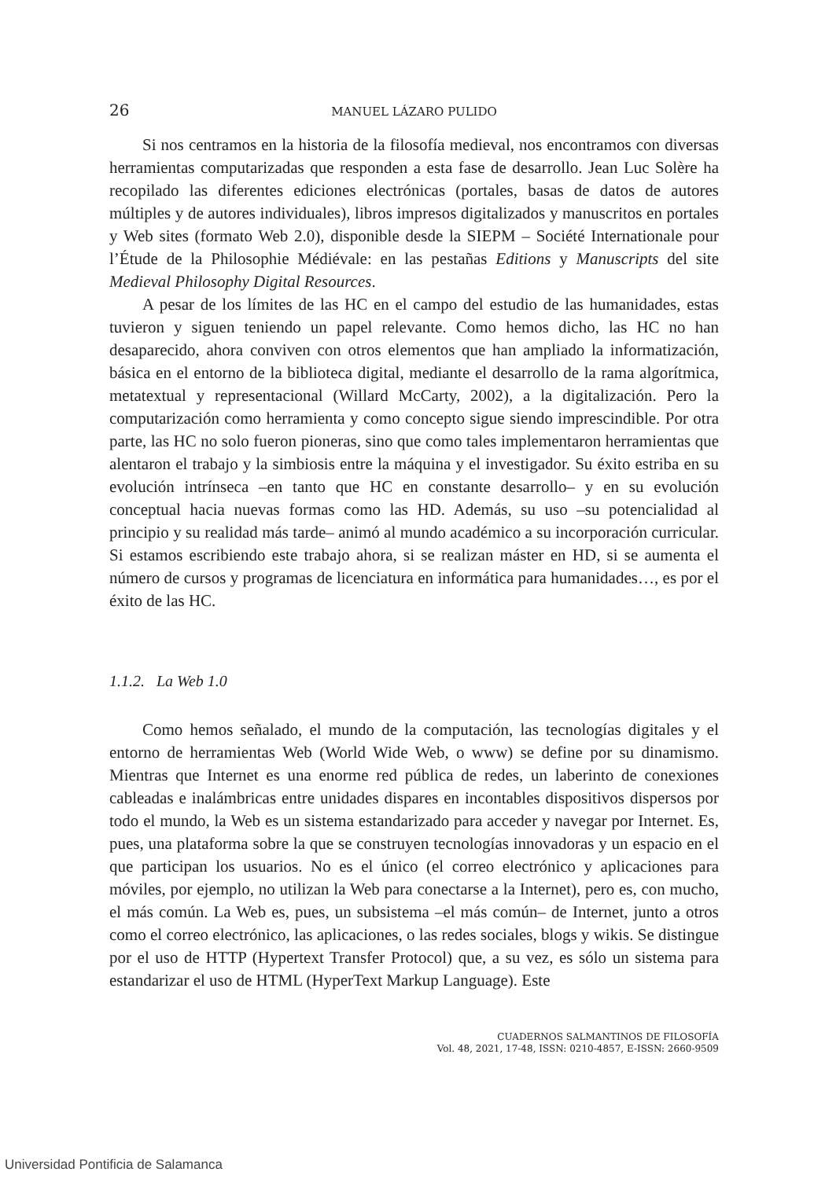26 MANUEL LÁZARO PULIDO
Si nos centramos en la historia de la filosofía medieval, nos encontramos con diversas herramientas computarizadas que responden a esta fase de desarrollo. Jean Luc Solère ha recopilado las diferentes ediciones electrónicas (portales, basas de datos de autores múltiples y de autores individuales), libros impresos digitalizados y manuscritos en portales y Web sites (formato Web 2.0), disponible desde la SIEPM – Société Internationale pour l’Étude de la Philosophie Médiévale: en las pestañas Editions y Manuscripts del site Medieval Philosophy Digital Resources.
A pesar de los límites de las HC en el campo del estudio de las humanidades, estas tuvieron y siguen teniendo un papel relevante. Como hemos dicho, las HC no han desaparecido, ahora conviven con otros elementos que han ampliado la informatización, básica en el entorno de la biblioteca digital, mediante el desarrollo de la rama algorítmica, metatextual y representacional (Willard McCarty, 2002), a la digitalización. Pero la computarización como herramienta y como concepto sigue siendo imprescindible. Por otra parte, las HC no solo fueron pioneras, sino que como tales implementaron herramientas que alentaron el trabajo y la simbiosis entre la máquina y el investigador. Su éxito estriba en su evolución intrínseca –en tanto que HC en constante desarrollo– y en su evolución conceptual hacia nuevas formas como las HD. Además, su uso –su potencialidad al principio y su realidad más tarde– animó al mundo académico a su incorporación curricular. Si estamos escribiendo este trabajo ahora, si se realizan máster en HD, si se aumenta el número de cursos y programas de licenciatura en informática para humanidades…, es por el éxito de las HC.
1.1.2. La Web 1.0
Como hemos señalado, el mundo de la computación, las tecnologías digitales y el entorno de herramientas Web (World Wide Web, o www) se define por su dinamismo. Mientras que Internet es una enorme red pública de redes, un laberinto de conexiones cableadas e inalámbricas entre unidades dispares en incontables dispositivos dispersos por todo el mundo, la Web es un sistema estandarizado para acceder y navegar por Internet. Es, pues, una plataforma sobre la que se construyen tecnologías innovadoras y un espacio en el que participan los usuarios. No es el único (el correo electrónico y aplicaciones para móviles, por ejemplo, no utilizan la Web para conectarse a la Internet), pero es, con mucho, el más común. La Web es, pues, un subsistema –el más común– de Internet, junto a otros como el correo electrónico, las aplicaciones, o las redes sociales, blogs y wikis. Se distingue por el uso de HTTP (Hypertext Transfer Protocol) que, a su vez, es sólo un sistema para estandarizar el uso de HTML (HyperText Markup Language). Este
CUADERNOS SALMANTINOS DE FILOSOFÍA
Vol. 48, 2021, 17-48, ISSN: 0210-4857, E-ISSN: 2660-9509
Universidad Pontificia de Salamanca